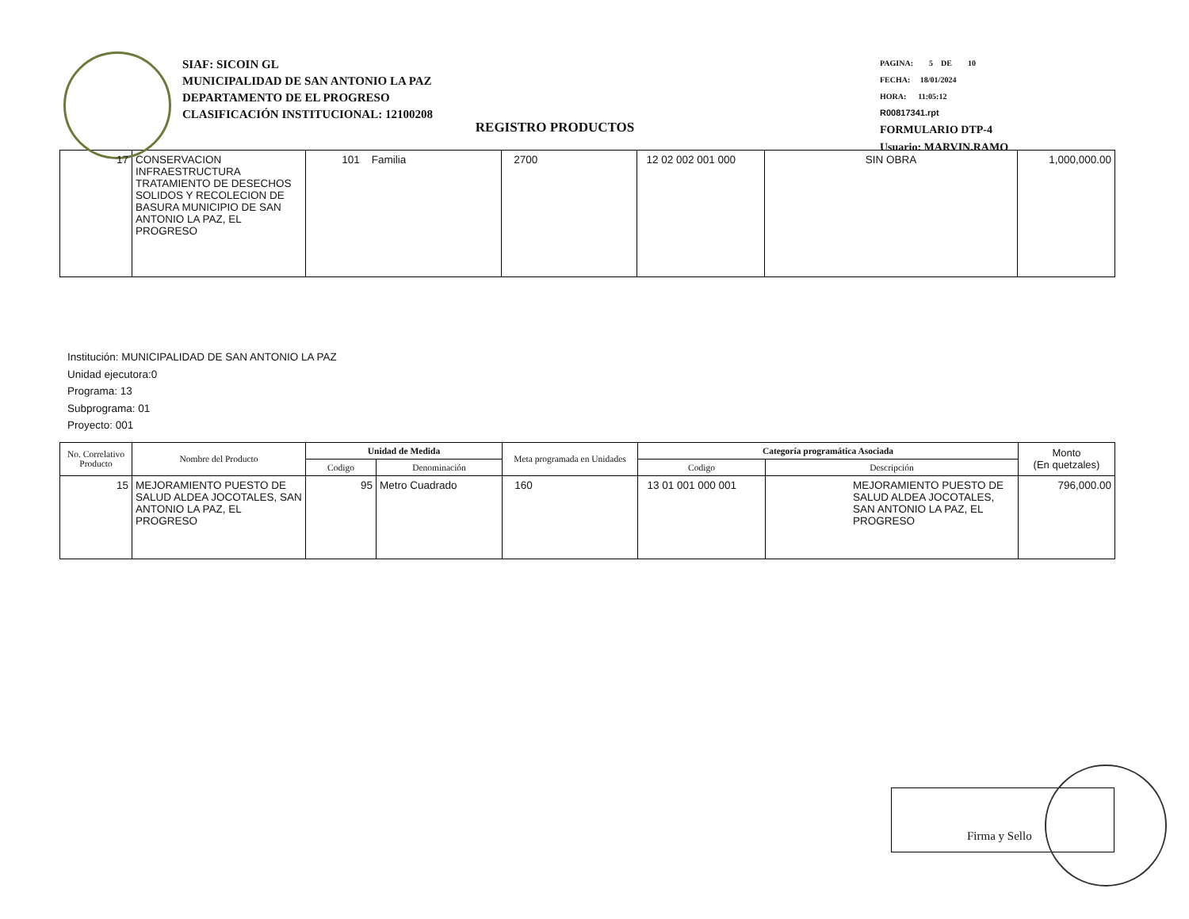SIAF: SICOIN GL
MUNICIPALIDAD DE SAN ANTONIO LA PAZ
DEPARTAMENTO DE EL PROGRESO
CLASIFICACIÓN INSTITUCIONAL: 12100208
PAGINA: 5 DE 10
FECHA: 18/01/2024
HORA: 11:05:12
R00817341.rpt
FORMULARIO DTP-4
Usuario: MARVIN.RAMO
REGISTRO PRODUCTOS
| 17 | CONSERVACION INFRAESTRUCTURA TRATAMIENTO DE DESECHOS SOLIDOS Y RECOLECION DE BASURA MUNICIPIO DE SAN ANTONIO LA PAZ, EL PROGRESO | 101 Familia | 2700 | 12 02 002 001 000 | SIN OBRA | 1,000,000.00 |
Institución: MUNICIPALIDAD DE SAN ANTONIO LA PAZ
Unidad ejecutora:0
Programa: 13
Subprograma: 01
Proyecto: 001
| No. Correlativo Producto | Nombre del Producto | Unidad de Medida | | Meta programada en Unidades | Categoría programática Asociada | | Monto (En quetzales) |
| --- | --- | --- | --- | --- | --- | --- | --- |
| | | Codigo | Denominación | | Codigo | Descripción | |
| 15 | MEJORAMIENTO PUESTO DE SALUD ALDEA JOCOTALES, SAN ANTONIO LA PAZ, EL PROGRESO | 95 | Metro Cuadrado | 160 | 13 01 001 000 001 | MEJORAMIENTO PUESTO DE SALUD ALDEA JOCOTALES, SAN ANTONIO LA PAZ, EL PROGRESO | 796,000.00 |
Firma y Sello